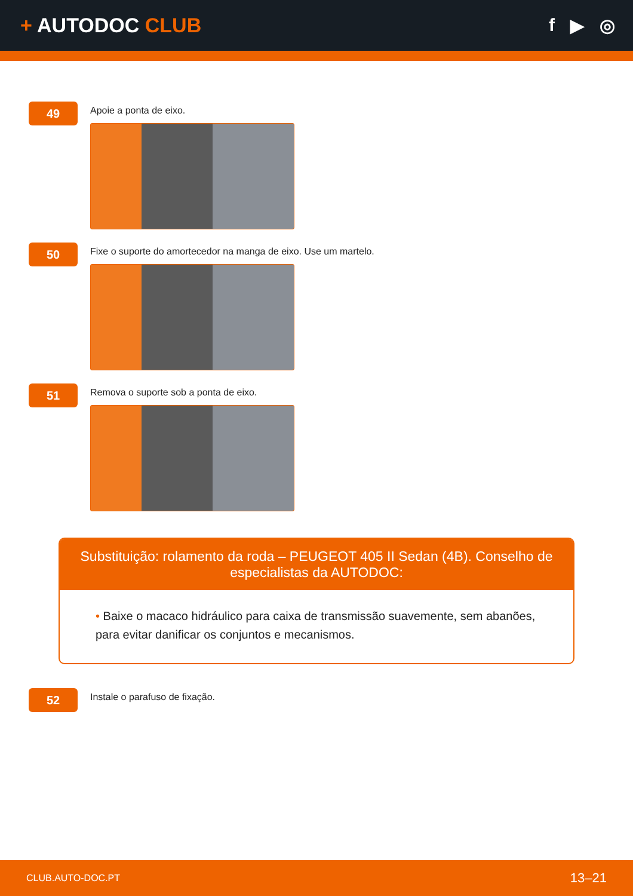+ AUTODOC CLUB f ▶ ◎
49
Apoie a ponta de eixo.
50
Fixe o suporte do amortecedor na manga de eixo. Use um martelo.
51
Remova o suporte sob a ponta de eixo.
Substituição: rolamento da roda – PEUGEOT 405 II Sedan (4B). Conselho de especialistas da AUTODOC:
• Baixe o macaco hidráulico para caixa de transmissão suavemente, sem abanões, para evitar danificar os conjuntos e mecanismos.
52
Instale o parafuso de fixação.
CLUB.AUTO-DOC.PT 13–21